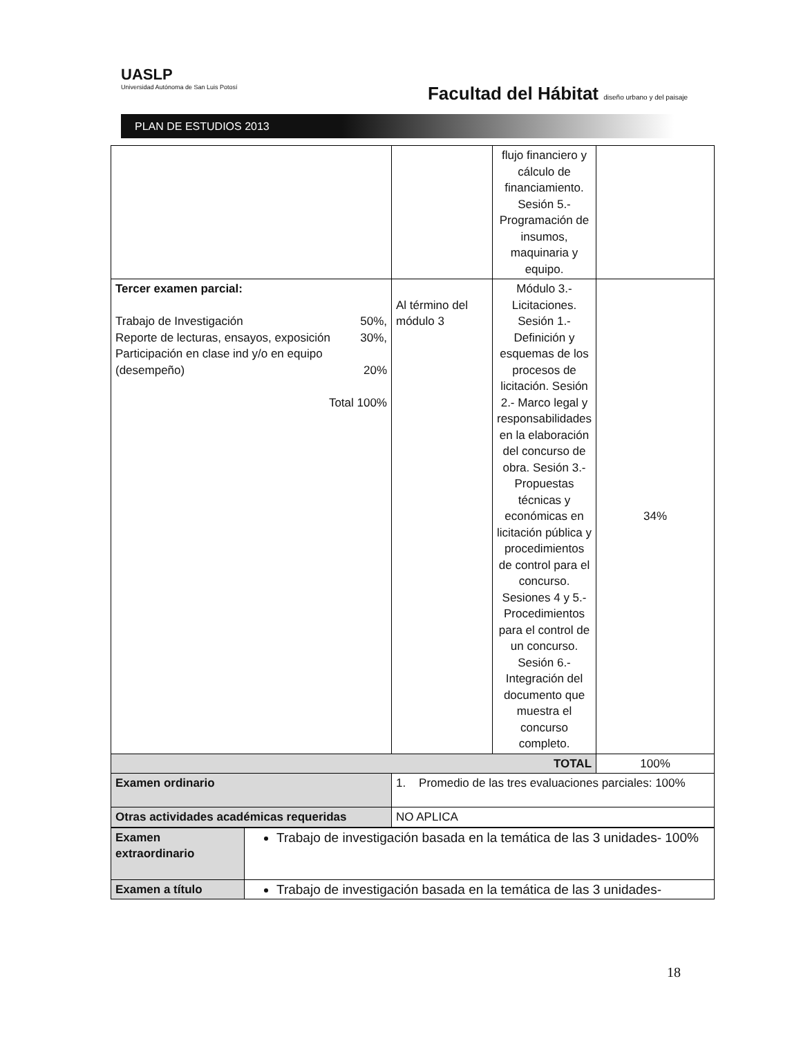UASLP
Universidad Autónoma de San Luis Potosí
Facultad del Hábitat diseño urbano y del paisaje
PLAN DE ESTUDIOS 2013
| | | flujo financiero y cálculo de financiamiento. Sesión 5.- Programación de insumos, maquinaria y equipo. | |
| Tercer examen parcial: Trabajo de Investigación 50%, Reporte de lecturas, ensayos, exposición 30%, Participación en clase ind y/o en equipo (desempeño) 20% Total 100% | Al término del módulo 3 | Módulo 3.- Licitaciones. Sesión 1.- Definición y esquemas de los procesos de licitación. Sesión 2.- Marco legal y responsabilidades en la elaboración del concurso de obra. Sesión 3.- Propuestas técnicas y económicas en licitación pública y procedimientos de control para el concurso. Sesiones 4 y 5.- Procedimientos para el control de un concurso. Sesión 6.- Integración del documento que muestra el concurso completo. | 34% |
| TOTAL | | | 100% |
| Examen ordinario | 1. Promedio de las tres evaluaciones parciales: 100% | | |
| Otras actividades académicas requeridas | NO APLICA | | |
| Examen extraordinario | Trabajo de investigación basada en la temática de las 3 unidades- 100% |
| Examen a título | Trabajo de investigación basada en la temática de las 3 unidades- |
18